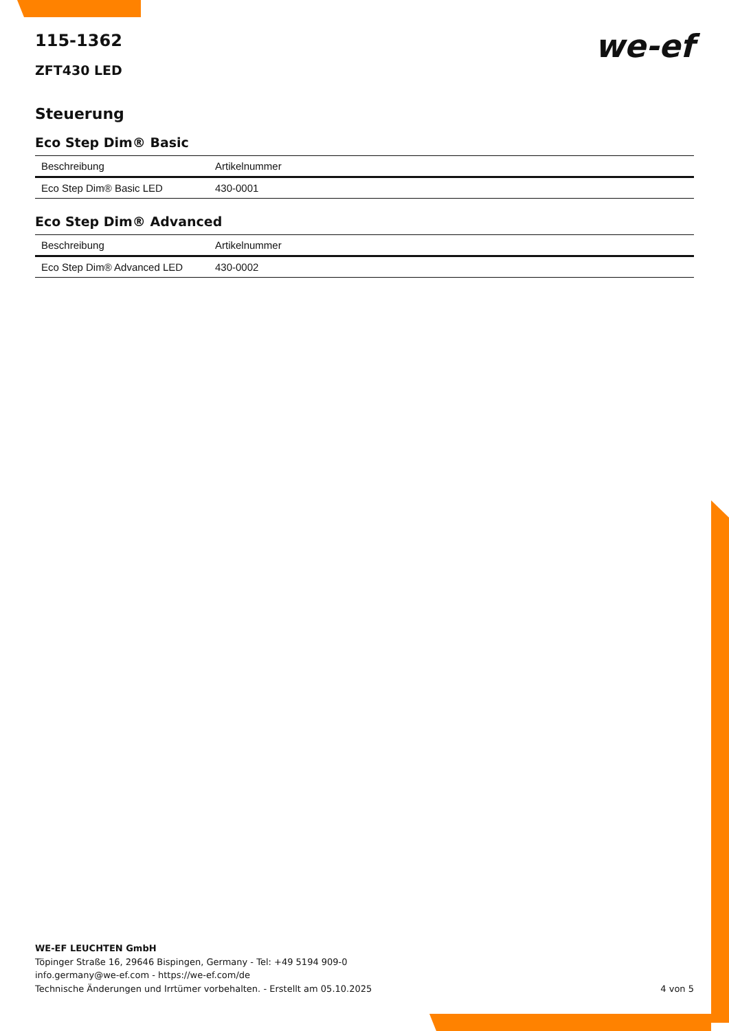we-ef
115-1362
ZFT430 LED
Steuerung
Eco Step Dim® Basic
| Beschreibung | Artikelnummer |
| --- | --- |
| Eco Step Dim® Basic LED | 430-0001 |
Eco Step Dim® Advanced
| Beschreibung | Artikelnummer |
| --- | --- |
| Eco Step Dim® Advanced LED | 430-0002 |
WE-EF LEUCHTEN GmbH
Töpinger Straße 16, 29646 Bispingen, Germany - Tel: +49 5194 909-0
info.germany@we-ef.com - https://we-ef.com/de
Technische Änderungen und Irrtümer vorbehalten. - Erstellt am 05.10.2025
4 von 5